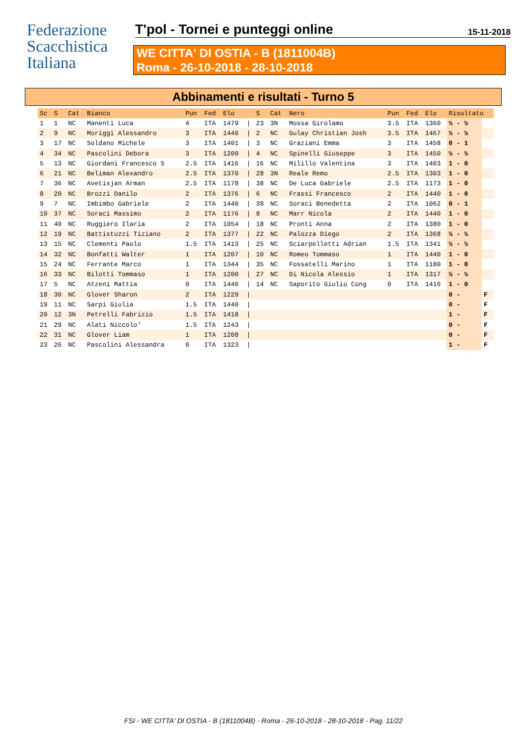Federazione
Scacchistica
Italiana
T'pol - Tornei e punteggi online 15-11-2018
WE CITTA' DI OSTIA - B (1811004B)
Roma - 26-10-2018 - 28-10-2018
Abbinamenti e risultati - Turno 5
| Sc | S | Cat | Bianco | Pun | Fed | Elo | | S | Cat | Nero | Pun | Fed | Elo | Risultato | |
| --- | --- | --- | --- | --- | --- | --- | --- | --- | --- | --- | --- | --- | --- | --- | --- |
| 1 | 1 | NC | Manenti Luca | 4 | ITA | 1479 | / | 23 | 3N | Mossa Girolamo | 3.5 | ITA | 1360 | ½ - ½ | |
| 2 | 9 | NC | Moriggi Alessandro | 3 | ITA | 1440 | / | 2 | NC | Gulay Christian Josh | 3.5 | ITA | 1467 | ½ - ½ | |
| 3 | 17 | NC | Soldano Michele | 3 | ITA | 1401 | / | 3 | NC | Graziani Emma | 3 | ITA | 1458 | 0 - 1 | |
| 4 | 34 | NC | Pascolini Debora | 3 | ITA | 1200 | / | 4 | NC | Spinelli Giuseppe | 3 | ITA | 1450 | ½ - ½ | |
| 5 | 13 | NC | Giordani Francesco S | 2.5 | ITA | 1416 | / | 16 | NC | Milillo Valentina | 3 | ITA | 1403 | 1 - 0 | |
| 6 | 21 | NC | Beliman Alexandro | 2.5 | ITA | 1370 | / | 28 | 3N | Reale Remo | 2.5 | ITA | 1303 | 1 - 0 | |
| 7 | 36 | NC | Avetisjan Arman | 2.5 | ITA | 1178 | / | 38 | NC | De Luca Gabriele | 2.5 | ITA | 1173 | 1 - 0 | |
| 8 | 20 | NC | Brozzi Danilo | 2 | ITA | 1376 | / | 6 | NC | Frassi Francesco | 2 | ITA | 1440 | 1 - 0 | |
| 9 | 7 | NC | Imbimbo Gabriele | 2 | ITA | 1440 | / | 39 | NC | Soraci Benedetta | 2 | ITA | 1062 | 0 - 1 | |
| 10 | 37 | NC | Soraci Massimo | 2 | ITA | 1176 | / | 8 | NC | Marr Nicola | 2 | ITA | 1440 | 1 - 0 | |
| 11 | 40 | NC | Ruggiero Ilaria | 2 | ITA | 1054 | / | 18 | NC | Pronti Anna | 2 | ITA | 1380 | 1 - 0 | |
| 12 | 19 | NC | Battistuzzi Tiziano | 2 | ITA | 1377 | / | 22 | NC | Palozza Diego | 2 | ITA | 1368 | ½ - ½ | |
| 13 | 15 | NC | Clementi Paolo | 1.5 | ITA | 1413 | / | 25 | NC | Sciarpelletti Adrian | 1.5 | ITA | 1341 | ½ - ½ | |
| 14 | 32 | NC | Bonfatti Walter | 1 | ITA | 1207 | / | 10 | NC | Romeo Tommaso | 1 | ITA | 1440 | 1 - 0 | |
| 15 | 24 | NC | Ferrante Marco | 1 | ITA | 1344 | / | 35 | NC | Fossatelli Marino | 1 | ITA | 1180 | 1 - 0 | |
| 16 | 33 | NC | Bilotti Tommaso | 1 | ITA | 1200 | / | 27 | NC | Di Nicola Alessio | 1 | ITA | 1317 | ½ - ½ | |
| 17 | 5 | NC | Atzeni Mattia | 0 | ITA | 1440 | / | 14 | NC | Saporito Giulio Cong | 0 | ITA | 1416 | 1 - 0 | |
| 18 | 30 | NC | Glover Sharon | 2 | ITA | 1229 | / | | | | | | | 0 - | F |
| 19 | 11 | NC | Sarpi Giulia | 1.5 | ITA | 1440 | / | | | | | | | 0 - | F |
| 20 | 12 | 3N | Petrelli Fabrizio | 1.5 | ITA | 1418 | / | | | | | | | 1 - | F |
| 21 | 29 | NC | Alati Niccolo' | 1.5 | ITA | 1243 | / | | | | | | | 0 - | F |
| 22 | 31 | NC | Glover Liam | 1 | ITA | 1208 | / | | | | | | | 0 - | F |
| 23 | 26 | NC | Pascolini Alessandra | 0 | ITA | 1323 | / | | | | | | | 1 - | F |
FSI - WE CITTA' DI OSTIA - B (1811004B) - Roma - 26-10-2018 - 28-10-2018 - Pag. 11/22